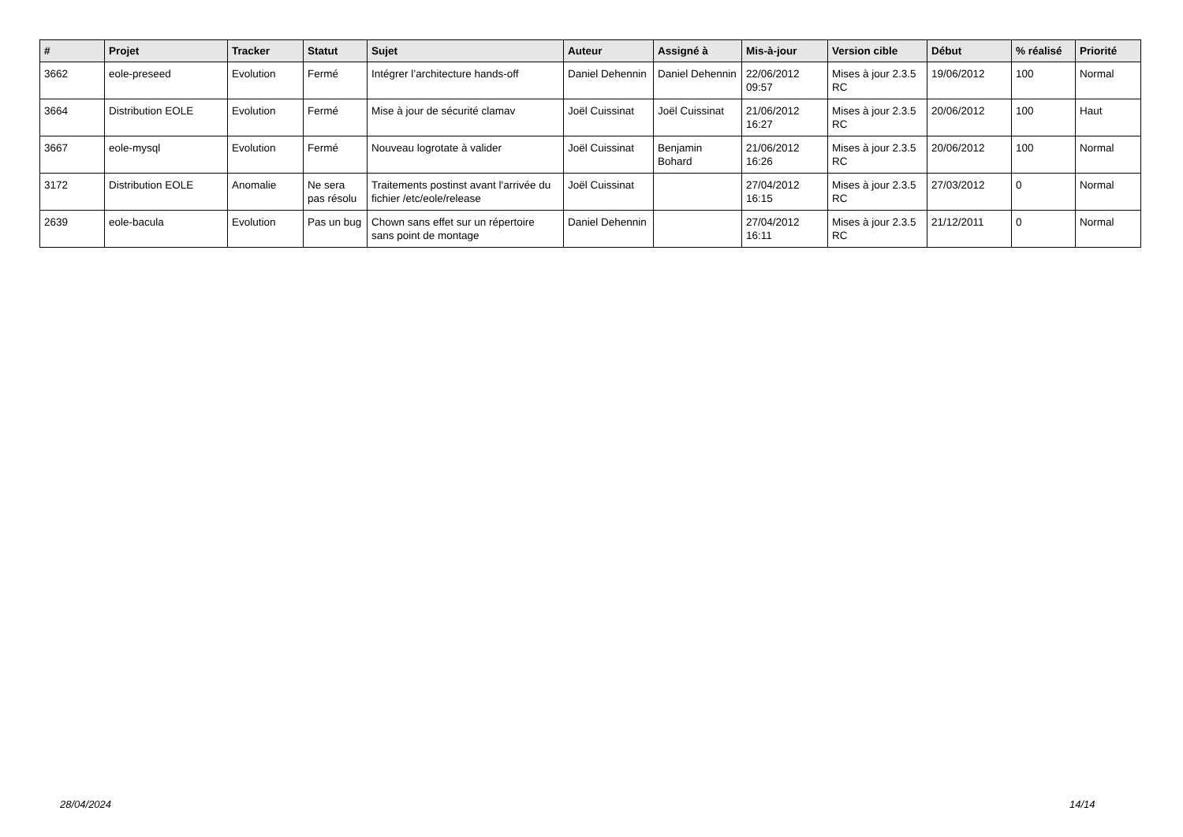| # | Projet | Tracker | Statut | Sujet | Auteur | Assigné à | Mis-à-jour | Version cible | Début | % réalisé | Priorité |
| --- | --- | --- | --- | --- | --- | --- | --- | --- | --- | --- | --- |
| 3662 | eole-preseed | Evolution | Fermé | Intégrer l’architecture hands-off | Daniel Dehennin | Daniel Dehennin | 22/06/2012 09:57 | Mises à jour 2.3.5 RC | 19/06/2012 | 100 | Normal |
| 3664 | Distribution EOLE | Evolution | Fermé | Mise à jour de sécurité clamav | Joël Cuissinat | Joël Cuissinat | 21/06/2012 16:27 | Mises à jour 2.3.5 RC | 20/06/2012 | 100 | Haut |
| 3667 | eole-mysql | Evolution | Fermé | Nouveau logrotate à valider | Joël Cuissinat | Benjamin Bohard | 21/06/2012 16:26 | Mises à jour 2.3.5 RC | 20/06/2012 | 100 | Normal |
| 3172 | Distribution EOLE | Anomalie | Ne sera pas résolu | Traitements postinst avant l'arrivée du fichier /etc/eole/release | Joël Cuissinat | | 27/04/2012 16:15 | Mises à jour 2.3.5 RC | 27/03/2012 | 0 | Normal |
| 2639 | eole-bacula | Evolution | Pas un bug | Chown sans effet sur un répertoire sans point de montage | Daniel Dehennin | | 27/04/2012 16:11 | Mises à jour 2.3.5 RC | 21/12/2011 | 0 | Normal |
28/04/2024 14/14